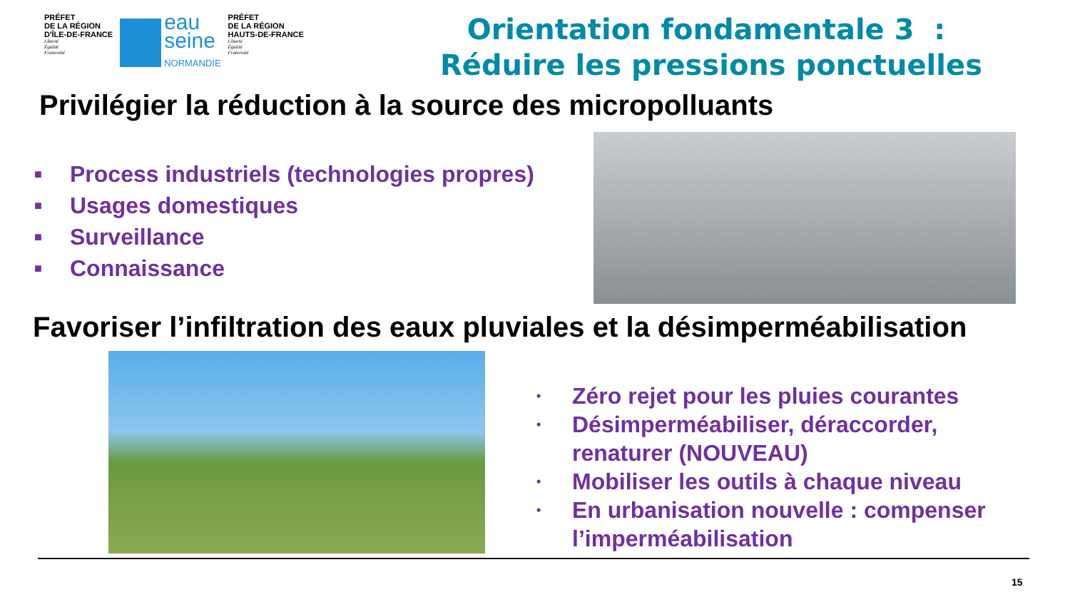PRÉFET
DE LA RÉGION
D'ÎLE-DE-FRANCE
Liberté
Égalité
Fraternité
eau
seine
NORMANDIE
PRÉFET
DE LA RÉGION
HAUTS-DE-FRANCE
Liberté
Égalité
Fraternité
Orientation fondamentale 3 : Réduire les pressions ponctuelles
Privilégier la réduction à la source des micropolluants
■ Process industriels (technologies propres)
■ Usages domestiques
■ Surveillance
■ Connaissance
Favoriser l’infiltration des eaux pluviales et la désimperméabilisation
• Zéro rejet pour les pluies courantes
• Désimperméabiliser, déraccorder,
renaturer (NOUVEAU)
• Mobiliser les outils à chaque niveau
• En urbanisation nouvelle : compenser
l’imperméabilisation
15